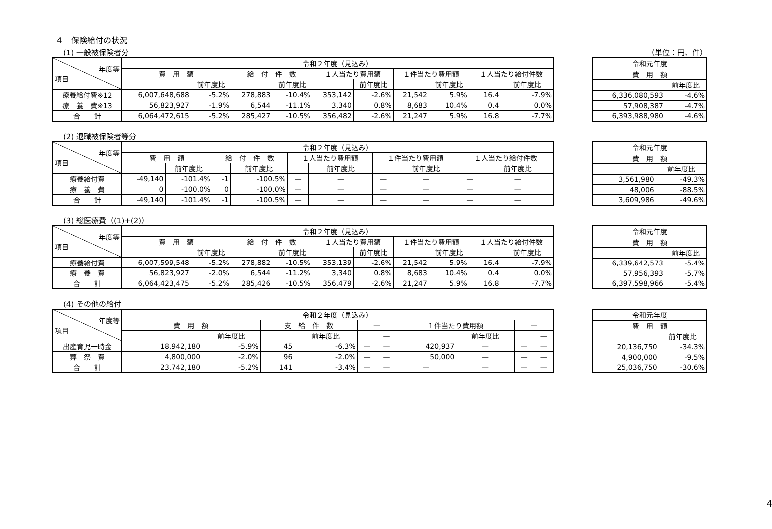４　保険給付の状況
(1) 一般被保険者分 （単位：円、件）
| 年度等 項目 | 令和２年度（見込み） | | | | | | | | | |
| --- | --- | --- | --- | --- | --- | --- | --- | --- | --- | --- |
| | 費 用 額 | | 給 付 件 数 | | １人当たり費用額 | | １件当たり費用額 | | １人当たり給付件数 | |
| | | 前年度比 | | 前年度比 | | 前年度比 | | 前年度比 | | 前年度比 |
| 療養給付費※12 | 6,007,648,688 | -5.2% | 278,883 | -10.4% | 353,142 | -2.6% | 21,542 | 5.9% | 16.4 | -7.9% |
| 療 養 費※13 | 56,823,927 | -1.9% | 6,544 | -11.1% | 3,340 | 0.8% | 8,683 | 10.4% | 0.4 | 0.0% |
| 合 計 | 6,064,472,615 | -5.2% | 285,427 | -10.5% | 356,482 | -2.6% | 21,247 | 5.9% | 16.8 | -7.7% |
| 令和元年度 | |
| --- | --- |
| 費 用 額 | |
| | 前年度比 |
| 6,336,080,593 | -4.6% |
| 57,908,387 | -4.7% |
| 6,393,988,980 | -4.6% |
(2) 退職被保険者等分
| 年度等 項目 | 令和２年度（見込み） | | | | | | | | | |
| --- | --- | --- | --- | --- | --- | --- | --- | --- | --- | --- |
| | 費 用 額 | | 給 付 件 数 | | １人当たり費用額 | | １件当たり費用額 | | １人当たり給付件数 | |
| | | 前年度比 | | 前年度比 | | 前年度比 | | 前年度比 | | 前年度比 |
| 療養給付費 | -49,140 | -101.4% | -1 | -100.5% | — | — | — | — | — | — |
| 療 養 費 | 0 | -100.0% | 0 | -100.0% | — | — | — | — | — | — |
| 合 計 | -49,140 | -101.4% | -1 | -100.5% | — | — | — | — | — | — |
| 令和元年度 | |
| --- | --- |
| 費 用 額 | |
| | 前年度比 |
| 3,561,980 | -49.3% |
| 48,006 | -88.5% |
| 3,609,986 | -49.6% |
(3) 総医療費（(1)+(2)）
| 年度等 項目 | 令和２年度（見込み） | | | | | | | | | |
| --- | --- | --- | --- | --- | --- | --- | --- | --- | --- | --- |
| | 費 用 額 | | 給 付 件 数 | | １人当たり費用額 | | １件当たり費用額 | | １人当たり給付件数 | |
| | | 前年度比 | | 前年度比 | | 前年度比 | | 前年度比 | | 前年度比 |
| 療養給付費 | 6,007,599,548 | -5.2% | 278,882 | -10.5% | 353,139 | -2.6% | 21,542 | 5.9% | 16.4 | -7.9% |
| 療 養 費 | 56,823,927 | -2.0% | 6,544 | -11.2% | 3,340 | 0.8% | 8,683 | 10.4% | 0.4 | 0.0% |
| 合 計 | 6,064,423,475 | -5.2% | 285,426 | -10.5% | 356,479 | -2.6% | 21,247 | 5.9% | 16.8 | -7.7% |
| 令和元年度 | |
| --- | --- |
| 費 用 額 | |
| | 前年度比 |
| 6,339,642,573 | -5.4% |
| 57,956,393 | -5.7% |
| 6,397,598,966 | -5.4% |
(4) その他の給付
| 年度等 項目 | 令和２年度（見込み） | | | | | | | | | |
| --- | --- | --- | --- | --- | --- | --- | --- | --- | --- | --- |
| | 費 用 額 | | 支 給 件 数 | | — | | １件当たり費用額 | | — | |
| | | 前年度比 | | 前年度比 | | — | | 前年度比 | | — |
| 出産育児一時金 | 18,942,180 | -5.9% | 45 | -6.3% | — | — | 420,937 | — | — | — |
| 葬 祭 費 | 4,800,000 | -2.0% | 96 | -2.0% | — | — | 50,000 | — | — | — |
| 合 計 | 23,742,180 | -5.2% | 141 | -3.4% | — | — | — | — | — | — |
| 令和元年度 | |
| --- | --- |
| 費 用 額 | |
| | 前年度比 |
| 20,136,750 | -34.3% |
| 4,900,000 | -9.5% |
| 25,036,750 | -30.6% |
4